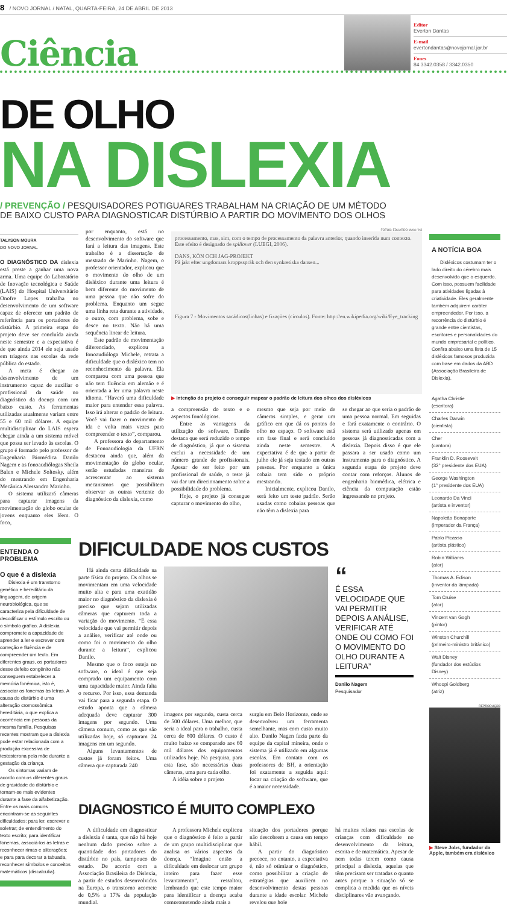8 / NOVO JORNAL / NATAL, QUARTA-FEIRA, 24 DE ABRIL DE 2013
Ciência
Editor
Everton Dantas
E-mail
evertondantas@novojornal.jor.br
Fones
84 3342.0358 / 3342.0350
DE OLHO
NA DISLEXIA
/ PREVENÇÃO / PESQUISADORES POTIGUARES TRABALHAM NA CRIAÇÃO DE UM MÉTODO
DE BAIXO CUSTO PARA DIAGNOSTICAR DISTÚRBIO A PARTIR DO MOVIMENTO DOS OLHOS
TALYSON MOURA
DO NOVO JORNAL
O DIAGNÓSTICO DA dislexia está preste a ganhar uma nova arma. Uma equipe do Laboratório de Inovação tecnológica e Saúde (LAIS) do Hospital Universitário Onofre Lopes trabalha no desenvolvimento de um software capaz de oferecer um padrão de referência para os portadores do distúrbio. A primeira etapa do projeto deve ser concluída ainda neste semestre e a expectativa é de que ainda 2014 ele seja usado em triagens nas escolas da rede pública do estado.
A meta é chegar ao desenvolvimento de um instrumento capaz de auxiliar o profissional da saúde no diagnóstico da doença com um baixo custo. As ferramentas utilizadas atualmente variam entre 55 e 60 mil dólares. A equipe multidisciplinar do LAIS espera chegar ainda a um sistema móvel que possa ser levado às escolas. O grupo é formado pelo professor de Engenharia Biomédica Danilo Nagem e as fonoaudiólogas Sheila Balen e Michele Soltosky, além do mestrando em Engenharia Mecânica Alessandro Marinho.
O sistema utilizará câmeras para capturar imagens da movimentação do globo ocular de jovens enquanto eles lêem. O foco,
por enquanto, está no desenvolvimento do software que fará a leitura das imagens. Este trabalho é a dissertação de mestrado de Marinho. Nagem, o professor orientador, explicou que o movimento do olho de um disléxico durante uma leitura é bem diferente do movimento de uma pessoa que não sofre do problema. Enquanto um segue uma linha reta durante a atividade, o outro, com problema, sobe e desce no texto. Não há uma sequência linear de leitura.
Este padrão de movimentação diferenciado, explicou a fonoaudióloga Michele, retrata a dificuldade que o disléxico tem no reconhecimento da palavra. Ela comparou com uma pessoa que não tem fluência em alemão e é orientada a ler uma palavra neste idioma. “Haverá uma dificuldade maior para entender essa palavra. Isso irá alterar o padrão de leitura. Você vai fazer o movimento de ida e volta mais vezes para compreender o texto”, comparou.
A professora do departamento de Fonoaudiologia da UFRN destacou ainda que, além da movimentação do globo ocular, serão estudadas maneiras de acrescentar ao sistema mecanismos que possibilitem observar as outras vertente do diagnóstico da dislexia, como
FOTOS: EDUARDO MAIA / NJ
processamento, mas, sim, com o tempo de processamento da palavra anterior, quando inserida num contexto. Este efeito é designado de spillover (LUEGI, 2006).
DANS, KÖN OCH JAG-PROJEKT
På jakt efter ungdomars kroppsspråk och den synkretiska dansen...
Figura 7 - Movimentos sacádicos(linhas) e fixações (círculos). Fonte: http://en.wikipedia.org/wiki/Eye_tracking
▶ Intenção do projeto é conseguir mapear o padrão de leitura dos olhos dos disléxicos
a compreensão do texto e o aspectos fonológicos.
Entre as vantagens da utilização do software, Danilo destaca que será reduzido o tempo de diagnóstico, já que o sistema exclui a necessidade de um número grande de profissionais. Apesar de ser feito por um profissional de saúde, o teste já vai dar um direcionamento sobre a possibilidade do problema.
Hoje, o projeto já consegue capturar o movimento do olho,
mesmo que seja por meio de câmeras simples, e gerar um gráfico em que dá os pontos do olho no espaço. O software está em fase final e será concluído ainda neste semestre. A expectativa é de que a partir de julho ele já seja testado em outras pessoas. Por enquanto a única cobaia tem sido o próprio mestrando.
Inicialmente, explicou Danilo, será feito um teste padrão. Serão usadas como cobaias pessoas que não têm a dislexia para
se chegar ao que seria o padrão de uma pessoa normal. Em seguidas e fará exatamente o contrário. O sistema será utilizado apenas em pessoas já diagnosticadas com a dislexia. Depois disso é que ele passara a ser usado como um instrumento para o diagnóstico. A segunda etapa do projeto deve contar com reforços. Alunos de engenharia biomédica, elétrica e ciência da computação estão ingressando no projeto.
ENTENDA O PROBLEMA
O que é a dislexia
Dislexia é um transtorno genético e hereditário da linguagem, de origem neurobiológica, que se caracteriza pela dificuldade de decodificar o estímulo escrito ou o símbolo gráfico. A dislexia compromete a capacidade de aprender a ler e escrever com correção e fluência e de compreender um texto. Em diferentes graus, os portadores desse defeito congênito não conseguem estabelecer a memória fonêmica, isto é, associar os fonemas às letras. A causa do distúrbio é uma alteração cromossômica hereditária, o que explica a ocorrência em pessoas da mesma família. Pesquisas recentes mostram que a dislexia pode estar relacionada com a produção excessiva de testosterona pela mãe durante a gestação da criança.
Os sintomas variam de acordo com os diferentes graus de gravidade do distúrbio e tornam-se mais evidentes durante a fase da alfabetização. Entre os mais comuns encontram-se as seguintes dificuldades: para ler, escrever e soletrar; de entendimento do texto escrito; para identificar fonemas, associá-los às letras e reconhecer rimas e aliterações; e para para decorar a tabuada, reconhecer símbolos e conceitos matemáticos (discalculia).
DIFICULDADE NOS CUSTOS
Há ainda certa dificuldade na parte física do projeto. Os olhos se movimentam em uma velocidade muito alta e para uma exatidão maior no diagnóstico da dislexia é preciso que sejam utilizadas câmeras que capturem toda a variação do movimento. “É essa velocidade que vai permitir depois a análise, verificar até onde ou como foi o movimento do olho durante a leitura”, explicou Danilo.
Mesmo que o foco esteja no software, o ideal é que seja comprado um equipamento com uma capacidade maior. Ainda falta o recurso. Por isso, essa demanda vai ficar para a segunda etapa. O estudo aponta que a câmera adequada deve capturar 300 imagens por segundo. Uma câmera comum, como as que são utilizadas hoje, só capturam 24 imagens em um segundo.
Alguns levantamentos de custos já foram feitos. Uma câmera que capturada 240
imagens por segundo, custa cerca de 500 dólares. Uma melhor, que seria a ideal para o trabalho, custa cerca de 800 dólares. O custo é muito baixo se comparado aos 60 mil dólares dos equipamentos utilizados hoje. Na pesquisa, para esta fase, são necessárias duas câmeras, uma para cada olho.
A idéia sobre o projeto
surgiu em Belo Horizonte, onde se desenvolveu um ferramenta semelhante, mas com custo muito alto. Danilo Nagen fazia parte da equipe da capital mineira, onde o sistema já é utilizado em algumas escolas. Em contato com os professores de BH, a orientação foi exatamente a seguida aqui: focar na criação do software, que é a maior necessidade.
“
É ESSA VELOCIDADE QUE VAI PERMITIR DEPOIS A ANÁLISE, VERIFICAR ATÉ ONDE OU COMO FOI O MOVIMENTO DO OLHO DURANTE A LEITURA”
Danilo Nagem
Pesquisador
DIAGNOSTICO É MUITO COMPLEXO
A dificuldade em diagnosticar a dislexia é tanta, que não há hoje nenhum dado preciso sobre a quantidade dos portadores do distúrbio no país, tampouco do estado. De acordo com a Associação Brasileira de Dislexia, a partir de estudos desenvolvidos na Europa, o transtorno acomete de 0,5% a 17% da população mundial.
A professora Michele explicou que o diagnóstico é feito a partir de um grupo multidisciplinar que analisa os vários aspectos da doença. “Imagine então a dificuldade em deslocar um grupo inteiro para fazer esse levantamento”, ressaltou, lembrando que este tempo maior para identificar a doença acaba comprometendo ainda mais a
situação dos portadores porque não descobrem a causa em tempo hábil.
A partir do diagnóstico precoce, no entanto, a expectativa é, não só otimizar o diagnóstico, como possibilitar a criação de estratégias que auxiliem no desenvolvimento destas pessoas durante a idade escolar. Michele revelou que hoje
há muitos relatos nas escolas de crianças com dificuldade no desenvolvimento da leitura, escrita e de matemática. Apesar de nem todas terem como causa principal a dislexia, aquelas que têm precisam ser tratadas o quanto antes porque a situação só se complica a medida que os níveis disciplinares vão avançando.
A NOTÍCIA BOA
Disléxicos costumam ter o lado direito do cérebro mais desenvolvido que o esquerdo. Com isso, possuem facilidade para atividades ligadas à criatividade. Eles geralmente também adquirem caráter empreendedor. Por isso, a recorrência do distúrbio é grande entre cientistas, escritores e personalidades do mundo empresarial e político. Confira abaixo uma lista de 15 disléxicos famosos produzida com base em dados da ABD (Associação Brasileira de Dislexia).
Agatha Christie
(escritora)
Charles Darwin
(cientista)
Cher
(cantora)
Franklin D. Roosevelt
(32° presidente dos EUA)
George Washington
(1° presidente dos EUA)
Leonardo Da Vinci
(artista e inventor)
Napoleão Bonaparte
(imperador da França)
Pablo Picasso
(artista plástico)
Robin Williams
(ator)
Thomas A. Edison
(inventor da lâmpada)
Tom Cruise
(ator)
Vincent van Gogh
(pintor)
Winston Churchill
(primeiro-ministro britânico)
Walt Disney
(fundador dos estúdios Disney)
Whoopi Goldberg
(atriz)
REPRODUÇÃO
▶ Steve Jobs, fundador da Apple, também era disléxico